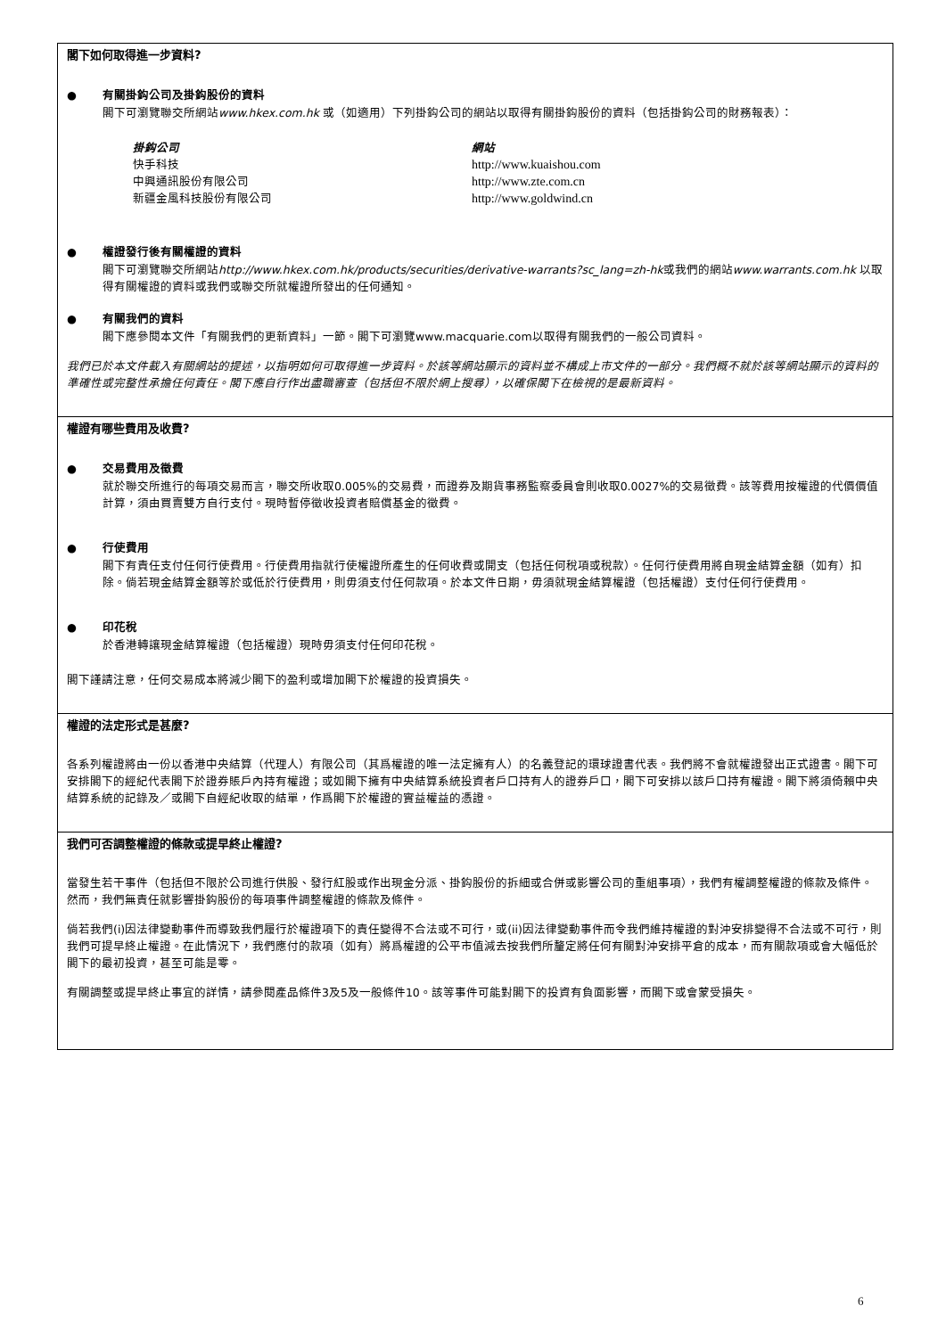閣下如何取得進一步資料?
● 有關掛鈎公司及掛鈎股份的資料
閣下可瀏覽聯交所網站www.hkex.com.hk 或（如適用）下列掛鈎公司的網站以取得有關掛鈎股份的資料（包括掛鈎公司的財務報表）：
掛鈎公司
快手科技
中興通訊股份有限公司
新疆金風科技股份有限公司
網站
http://www.kuaishou.com
http://www.zte.com.cn
http://www.goldwind.cn
● 權證發行後有關權證的資料
閣下可瀏覽聯交所網站http://www.hkex.com.hk/products/securities/derivative-warrants?sc_lang=zh-hk或我們的網站www.warrants.com.hk 以取得有關權證的資料或我們或聯交所就權證所發出的任何通知。
● 有關我們的資料
閣下應參閱本文件「有關我們的更新資料」一節。閣下可瀏覽www.macquarie.com以取得有關我們的一般公司資料。
我們已於本文件載入有關網站的提述，以指明如何可取得進一步資料。於該等網站顯示的資料並不構成上市文件的一部分。我們概不就於該等網站顯示的資料的準確性或完整性承擔任何責任。閣下應自行作出盡職審查（包括但不限於網上搜尋），以確保閣下在檢視的是最新資料。
權證有哪些費用及收費?
● 交易費用及徵費
就於聯交所進行的每項交易而言，聯交所收取0.005%的交易費，而證券及期貨事務監察委員會則收取0.0027%的交易徵費。該等費用按權證的代價價值計算，須由買賣雙方自行支付。現時暫停徵收投資者賠償基金的徵費。
● 行使費用
閣下有責任支付任何行使費用。行使費用指就行使權證所產生的任何收費或開支（包括任何稅項或稅款）。任何行使費用將自現金結算金額（如有）扣除。倘若現金結算金額等於或低於行使費用，則毋須支付任何款項。於本文件日期，毋須就現金結算權證（包括權證）支付任何行使費用。
● 印花稅
於香港轉讓現金結算權證（包括權證）現時毋須支付任何印花稅。
閣下謹請注意，任何交易成本將減少閣下的盈利或增加閣下於權證的投資損失。
權證的法定形式是甚麼?
各系列權證將由一份以香港中央結算（代理人）有限公司（其爲權證的唯一法定擁有人）的名義登記的環球證書代表。我們將不會就權證發出正式證書。閣下可安排閣下的經紀代表閣下於證券賬戶內持有權證；或如閣下擁有中央結算系統投資者戶口持有人的證券戶口，閣下可安排以該戶口持有權證。閣下將須倚賴中央結算系統的記錄及／或閣下自經紀收取的結單，作爲閣下於權證的實益權益的憑證。
我們可否調整權證的條款或提早終止權證?
當發生若干事件（包括但不限於公司進行供股、發行紅股或作出現金分派、掛鈎股份的拆細或合併或影響公司的重組事項），我們有權調整權證的條款及條件。然而，我們無責任就影響掛鈎股份的每項事件調整權證的條款及條件。
倘若我們(i)因法律變動事件而導致我們履行於權證項下的責任變得不合法或不可行，或(ii)因法律變動事件而令我們維持權證的對沖安排變得不合法或不可行，則我們可提早終止權證。在此情況下，我們應付的款項（如有）將爲權證的公平市值減去按我們所釐定將任何有關對沖安排平倉的成本，而有關款項或會大幅低於閣下的最初投資，甚至可能是零。
有關調整或提早終止事宜的詳情，請參閱產品條件3及5及一般條件10。該等事件可能對閣下的投資有負面影響，而閣下或會蒙受損失。
6